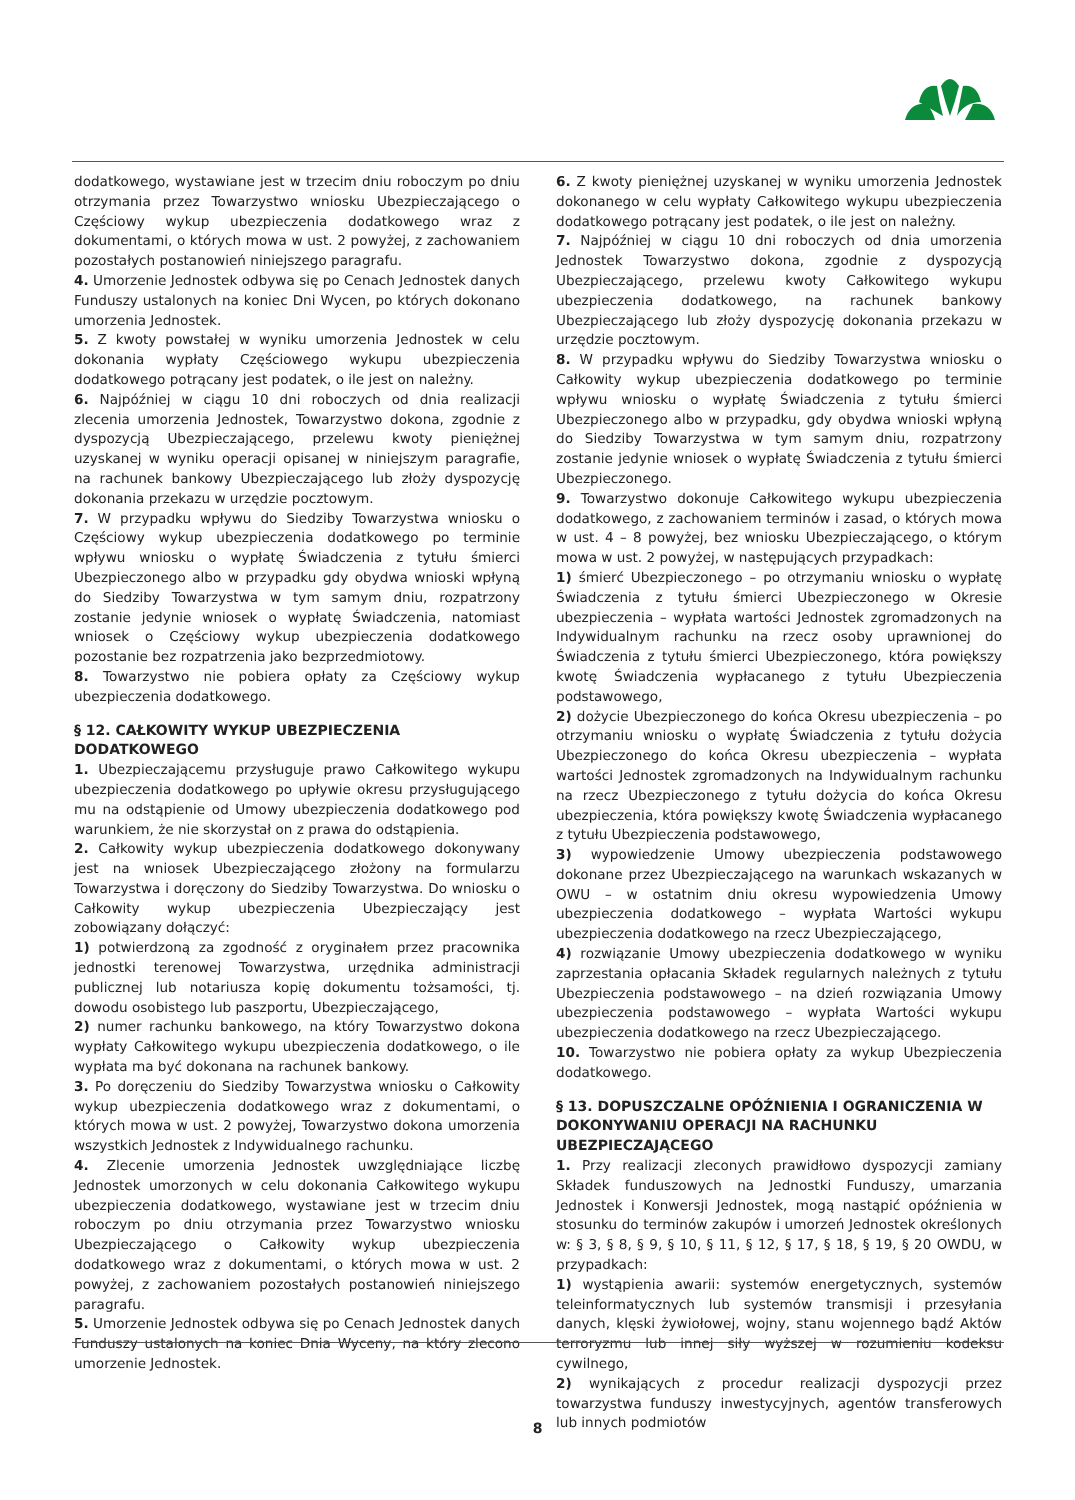dodatkowego, wystawiane jest w trzecim dniu roboczym po dniu otrzymania przez Towarzystwo wniosku Ubezpieczającego o Częściowy wykup ubezpieczenia dodatkowego wraz z dokumentami, o których mowa w ust. 2 powyżej, z zachowaniem pozostałych postanowień niniejszego paragrafu.
4. Umorzenie Jednostek odbywa się po Cenach Jednostek danych Funduszy ustalonych na koniec Dni Wycen, po których dokonano umorzenia Jednostek.
5. Z kwoty powstałej w wyniku umorzenia Jednostek w celu dokonania wypłaty Częściowego wykupu ubezpieczenia dodatkowego potrącany jest podatek, o ile jest on należny.
6. Najpóźniej w ciągu 10 dni roboczych od dnia realizacji zlecenia umorzenia Jednostek, Towarzystwo dokona, zgodnie z dyspozycją Ubezpieczającego, przelewu kwoty pieniężnej uzyskanej w wyniku operacji opisanej w niniejszym paragrafie, na rachunek bankowy Ubezpieczającego lub złoży dyspozycję dokonania przekazu w urzędzie pocztowym.
7. W przypadku wpływu do Siedziby Towarzystwa wniosku o Częściowy wykup ubezpieczenia dodatkowego po terminie wpływu wniosku o wypłatę Świadczenia z tytułu śmierci Ubezpieczonego albo w przypadku gdy obydwa wnioski wpłyną do Siedziby Towarzystwa w tym samym dniu, rozpatrzony zostanie jedynie wniosek o wypłatę Świadczenia, natomiast wniosek o Częściowy wykup ubezpieczenia dodatkowego pozostanie bez rozpatrzenia jako bezprzedmiotowy.
8. Towarzystwo nie pobiera opłaty za Częściowy wykup ubezpieczenia dodatkowego.
§ 12. CAŁKOWITY WYKUP UBEZPIECZENIA DODATKOWEGO
1. Ubezpieczającemu przysługuje prawo Całkowitego wykupu ubezpieczenia dodatkowego po upływie okresu przysługującego mu na odstąpienie od Umowy ubezpieczenia dodatkowego pod warunkiem, że nie skorzystał on z prawa do odstąpienia.
2. Całkowity wykup ubezpieczenia dodatkowego dokonywany jest na wniosek Ubezpieczającego złożony na formularzu Towarzystwa i doręczony do Siedziby Towarzystwa. Do wniosku o Całkowity wykup ubezpieczenia Ubezpieczający jest zobowiązany dołączyć:
1) potwierdzoną za zgodność z oryginałem przez pracownika jednostki terenowej Towarzystwa, urzędnika administracji publicznej lub notariusza kopię dokumentu tożsamości, tj. dowodu osobistego lub paszportu, Ubezpieczającego,
2) numer rachunku bankowego, na który Towarzystwo dokona wypłaty Całkowitego wykupu ubezpieczenia dodatkowego, o ile wypłata ma być dokonana na rachunek bankowy.
3. Po doręczeniu do Siedziby Towarzystwa wniosku o Całkowity wykup ubezpieczenia dodatkowego wraz z dokumentami, o których mowa w ust. 2 powyżej, Towarzystwo dokona umorzenia wszystkich Jednostek z Indywidualnego rachunku.
4. Zlecenie umorzenia Jednostek uwzględniające liczbę Jednostek umorzonych w celu dokonania Całkowitego wykupu ubezpieczenia dodatkowego, wystawiane jest w trzecim dniu roboczym po dniu otrzymania przez Towarzystwo wniosku Ubezpieczającego o Całkowity wykup ubezpieczenia dodatkowego wraz z dokumentami, o których mowa w ust. 2 powyżej, z zachowaniem pozostałych postanowień niniejszego paragrafu.
5. Umorzenie Jednostek odbywa się po Cenach Jednostek danych Funduszy ustalonych na koniec Dnia Wyceny, na który zlecono umorzenie Jednostek.
6. Z kwoty pieniężnej uzyskanej w wyniku umorzenia Jednostek dokonanego w celu wypłaty Całkowitego wykupu ubezpieczenia dodatkowego potrącany jest podatek, o ile jest on należny.
7. Najpóźniej w ciągu 10 dni roboczych od dnia umorzenia Jednostek Towarzystwo dokona, zgodnie z dyspozycją Ubezpieczającego, przelewu kwoty Całkowitego wykupu ubezpieczenia dodatkowego, na rachunek bankowy Ubezpieczającego lub złoży dyspozycję dokonania przekazu w urzędzie pocztowym.
8. W przypadku wpływu do Siedziby Towarzystwa wniosku o Całkowity wykup ubezpieczenia dodatkowego po terminie wpływu wniosku o wypłatę Świadczenia z tytułu śmierci Ubezpieczonego albo w przypadku, gdy obydwa wnioski wpłyną do Siedziby Towarzystwa w tym samym dniu, rozpatrzony zostanie jedynie wniosek o wypłatę Świadczenia z tytułu śmierci Ubezpieczonego.
9. Towarzystwo dokonuje Całkowitego wykupu ubezpieczenia dodatkowego, z zachowaniem terminów i zasad, o których mowa w ust. 4 – 8 powyżej, bez wniosku Ubezpieczającego, o którym mowa w ust. 2 powyżej, w następujących przypadkach:
1) śmierć Ubezpieczonego – po otrzymaniu wniosku o wypłatę Świadczenia z tytułu śmierci Ubezpieczonego w Okresie ubezpieczenia – wypłata wartości Jednostek zgromadzonych na Indywidualnym rachunku na rzecz osoby uprawnionej do Świadczenia z tytułu śmierci Ubezpieczonego, która powiększy kwotę Świadczenia wypłacanego z tytułu Ubezpieczenia podstawowego,
2) dożycie Ubezpieczonego do końca Okresu ubezpieczenia – po otrzymaniu wniosku o wypłatę Świadczenia z tytułu dożycia Ubezpieczonego do końca Okresu ubezpieczenia – wypłata wartości Jednostek zgromadzonych na Indywidualnym rachunku na rzecz Ubezpieczonego z tytułu dożycia do końca Okresu ubezpieczenia, która powiększy kwotę Świadczenia wypłacanego z tytułu Ubezpieczenia podstawowego,
3) wypowiedzenie Umowy ubezpieczenia podstawowego dokonane przez Ubezpieczającego na warunkach wskazanych w OWU – w ostatnim dniu okresu wypowiedzenia Umowy ubezpieczenia dodatkowego – wypłata Wartości wykupu ubezpieczenia dodatkowego na rzecz Ubezpieczającego,
4) rozwiązanie Umowy ubezpieczenia dodatkowego w wyniku zaprzestania opłacania Składek regularnych należnych z tytułu Ubezpieczenia podstawowego – na dzień rozwiązania Umowy ubezpieczenia podstawowego – wypłata Wartości wykupu ubezpieczenia dodatkowego na rzecz Ubezpieczającego.
10. Towarzystwo nie pobiera opłaty za wykup Ubezpieczenia dodatkowego.
§ 13. DOPUSZCZALNE OPÓŹNIENIA I OGRANICZENIA W DOKONYWANIU OPERACJI NA RACHUNKU UBEZPIECZAJĄCEGO
1. Przy realizacji zleconych prawidłowo dyspozycji zamiany Składek funduszowych na Jednostki Funduszy, umarzania Jednostek i Konwersji Jednostek, mogą nastąpić opóźnienia w stosunku do terminów zakupów i umorzeń Jednostek określonych w: § 3, § 8, § 9, § 10, § 11, § 12, § 17, § 18, § 19, § 20 OWDU, w przypadkach:
1) wystąpienia awarii: systemów energetycznych, systemów teleinformatycznych lub systemów transmisji i przesyłania danych, klęski żywiołowej, wojny, stanu wojennego bądź Aktów terroryzmu lub innej siły wyższej w rozumieniu kodeksu cywilnego,
2) wynikających z procedur realizacji dyspozycji przez towarzystwa funduszy inwestycyjnych, agentów transferowych lub innych podmiotów
8